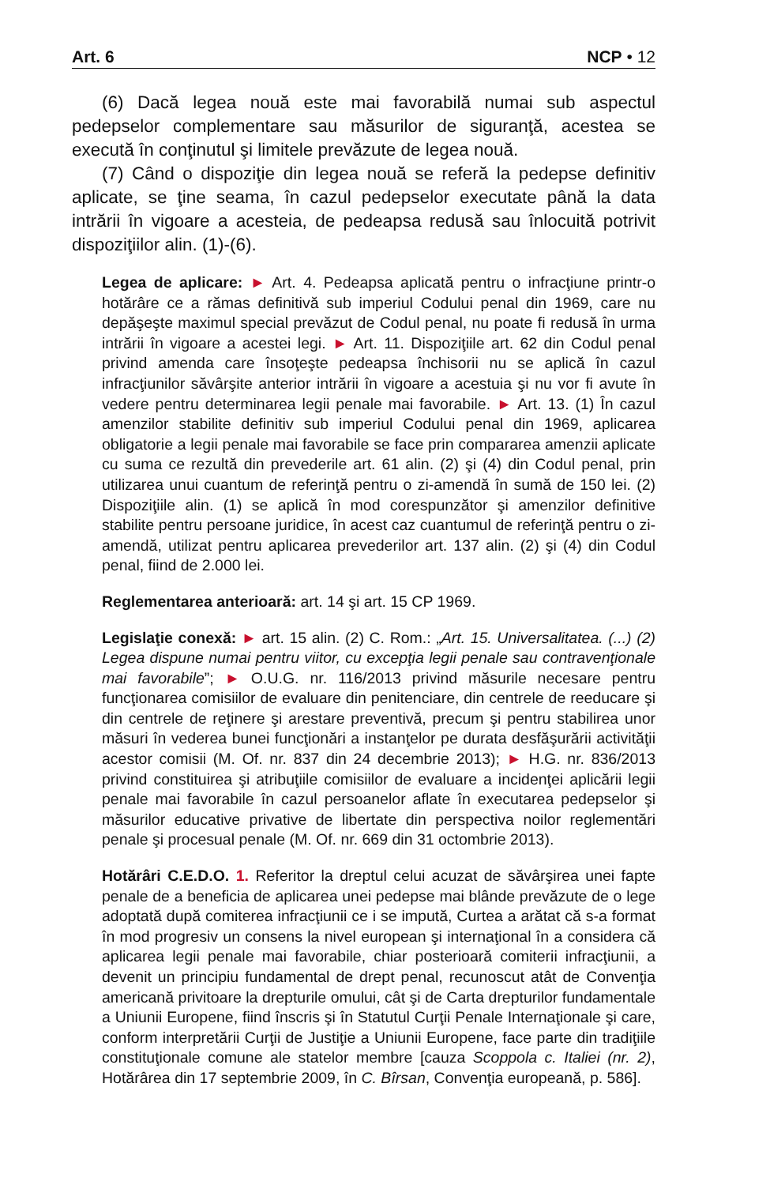Art. 6 NCP • 12
(6) Dacă legea nouă este mai favorabilă numai sub aspectul pedepselor complementare sau măsurilor de siguranţă, acestea se execută în conţinutul şi limitele prevăzute de legea nouă.
(7) Când o dispoziţie din legea nouă se referă la pedepse definitiv aplicate, se ţine seama, în cazul pedepselor executate până la data intrării în vigoare a acesteia, de pedeapsa redusă sau înlocuită potrivit dispoziţiilor alin. (1)-(6).
Legea de aplicare: ► Art. 4. Pedeapsa aplicată pentru o infracţiune printr-o hotărâre ce a rămas definitivă sub imperiul Codului penal din 1969, care nu depăşeşte maximul special prevăzut de Codul penal, nu poate fi redusă în urma intrării în vigoare a acestei legi. ► Art. 11. Dispoziţiile art. 62 din Codul penal privind amenda care însoţeşte pedeapsa închisorii nu se aplică în cazul infracţiunilor săvârşite anterior intrării în vigoare a acestuia şi nu vor fi avute în vedere pentru determinarea legii penale mai favorabile. ► Art. 13. (1) În cazul amenzilor stabilite definitiv sub imperiul Codului penal din 1969, aplicarea obligatorie a legii penale mai favorabile se face prin compararea amenzii aplicate cu suma ce rezultă din prevederile art. 61 alin. (2) şi (4) din Codul penal, prin utilizarea unui cuantum de referinţă pentru o zi-amendă în sumă de 150 lei. (2) Dispoziţiile alin. (1) se aplică în mod corespunzător şi amenzilor definitive stabilite pentru persoane juridice, în acest caz cuantumul de referinţă pentru o zi-amendă, utilizat pentru aplicarea prevederilor art. 137 alin. (2) şi (4) din Codul penal, fiind de 2.000 lei.
Reglementarea anterioară: art. 14 şi art. 15 CP 1969.
Legislaţie conexă: ► art. 15 alin. (2) C. Rom.: „Art. 15. Universalitatea. (...) (2) Legea dispune numai pentru viitor, cu excepţia legii penale sau contravenţionale mai favorabile”; ► O.U.G. nr. 116/2013 privind măsurile necesare pentru funcţionarea comisiilor de evaluare din penitenciare, din centrele de reeducare şi din centrele de reţinere şi arestare preventivă, precum şi pentru stabilirea unor măsuri în vederea bunei funcţionări a instanţelor pe durata desfăşurării activităţii acestor comisii (M. Of. nr. 837 din 24 decembrie 2013); ► H.G. nr. 836/2013 privind constituirea şi atribuţiile comisiilor de evaluare a incidenţei aplicării legii penale mai favorabile în cazul persoanelor aflate în executarea pedepselor şi măsurilor educative privative de libertate din perspectiva noilor reglementări penale şi procesual penale (M. Of. nr. 669 din 31 octombrie 2013).
Hotărâri C.E.D.O. 1. Referitor la dreptul celui acuzat de săvârşirea unei fapte penale de a beneficia de aplicarea unei pedepse mai blânde prevăzute de o lege adoptată după comiterea infracţiunii ce i se impută, Curtea a arătat că s-a format în mod progresiv un consens la nivel european şi internaţional în a considera că aplicarea legii penale mai favorabile, chiar posterioară comiterii infracţiunii, a devenit un principiu fundamental de drept penal, recunoscut atât de Convenţia americană privitoare la drepturile omului, cât şi de Carta drepturilor fundamentale a Uniunii Europene, fiind înscris şi în Statutul Curţii Penale Internaţionale şi care, conform interpretării Curţii de Justiţie a Uniunii Europene, face parte din tradiţiile constituţionale comune ale statelor membre [cauza Scoppola c. Italiei (nr. 2), Hotărârea din 17 septembrie 2009, în C. Bîrsan, Convenţia europeană, p. 586].